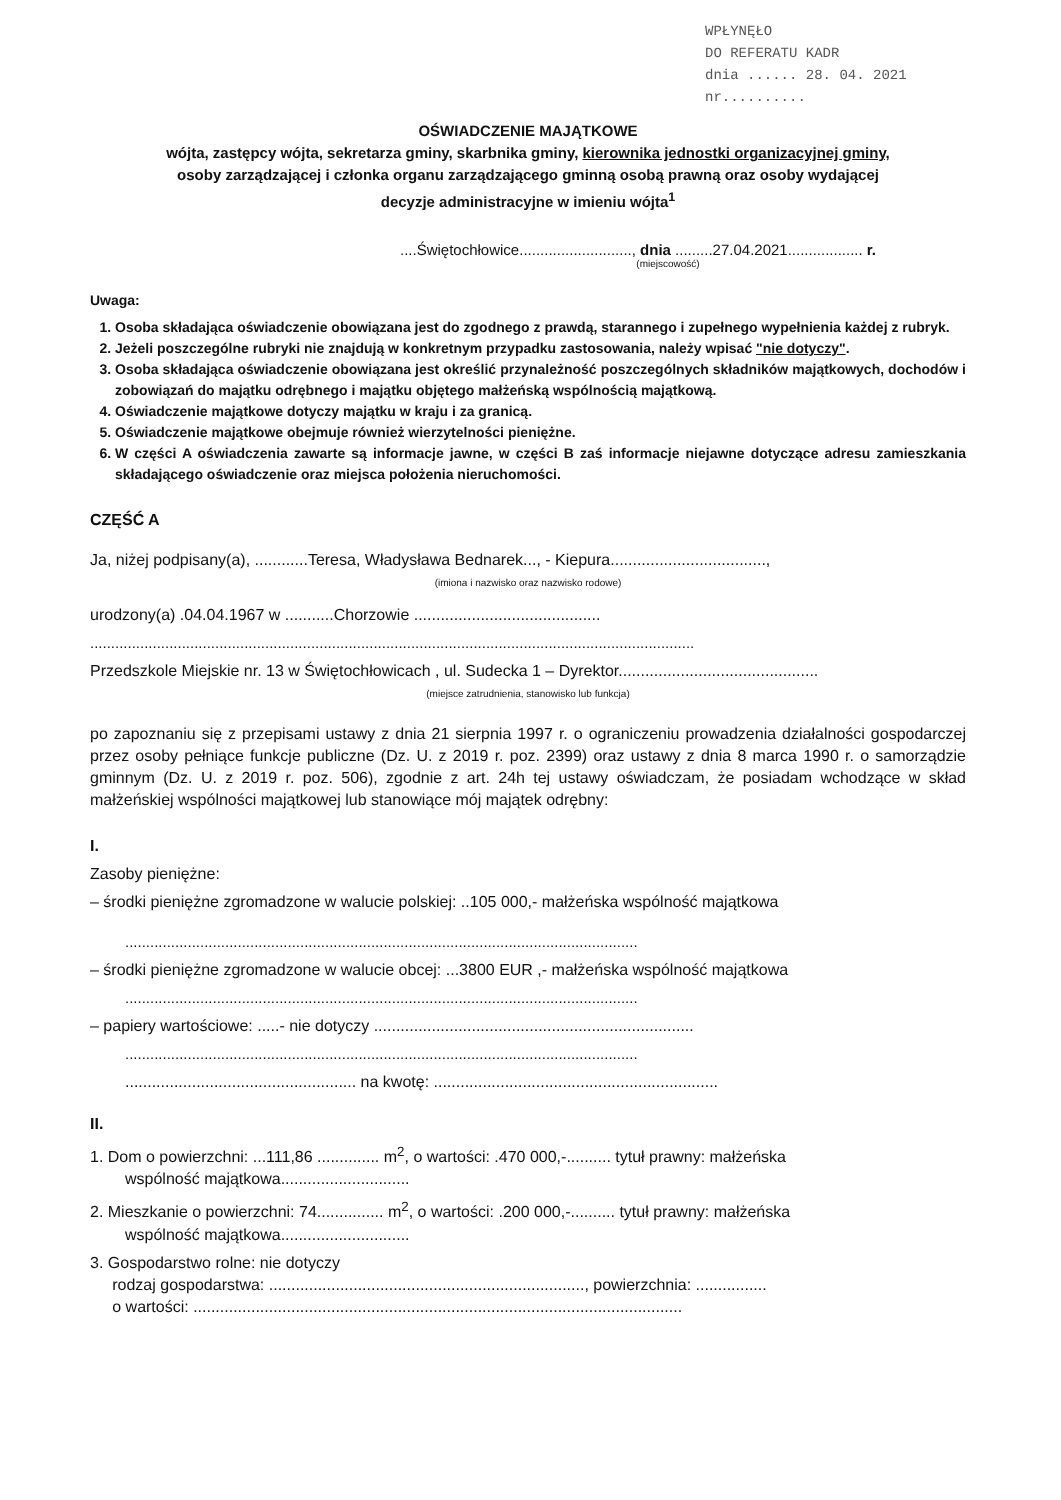WPŁYNĘŁO
DO REFERATU KADR
dnia ...... 28. 04. 2021
nr..........
OŚWIADCZENIE MAJĄTKOWE
wójta, zastępcy wójta, sekretarza gminy, skarbnika gminy, kierownika jednostki organizacyjnej gminy,
osoby zarządzającej i członka organu zarządzającego gminną osobą prawną oraz osoby wydającej
decyzje administracyjne w imieniu wójta<sup>1</sup>
....Świętochłowice..........................., dnia .........27.04.2021.................. r.
(miejscowość)
Uwaga:
1. Osoba składająca oświadczenie obowiązana jest do zgodnego z prawdą, starannego i zupełnego wypełnienia każdej z rubryk.
2. Jeżeli poszczególne rubryki nie znajdują w konkretnym przypadku zastosowania, należy wpisać "nie dotyczy".
3. Osoba składająca oświadczenie obowiązana jest określić przynależność poszczególnych składników majątkowych, dochodów i zobowiązań do majątku odrębnego i majątku objętego małżeńską wspólnością majątkową.
4. Oświadczenie majątkowe dotyczy majątku w kraju i za granicą.
5. Oświadczenie majątkowe obejmuje również wierzytelności pieniężne.
6. W części A oświadczenia zawarte są informacje jawne, w części B zaś informacje niejawne dotyczące adresu zamieszkania składającego oświadczenie oraz miejsca położenia nieruchomości.
CZĘŚĆ A
Ja, niżej podpisany(a), ............Teresa, Władysława Bednarek..., - Kiepura...................................,
(imiona i nazwisko oraz nazwisko rodowe)
urodzony(a) .04.04.1967 w ...........Chorzowie ..........................................
.................................................................................................................................................
Przedszkole Miejskie nr. 13 w Świętochłowicach , ul. Sudecka 1 – Dyrektor.............................................
(miejsce zatrudnienia, stanowisko lub funkcja)
po zapoznaniu się z przepisami ustawy z dnia 21 sierpnia 1997 r. o ograniczeniu prowadzenia działalności gospodarczej przez osoby pełniące funkcje publiczne (Dz. U. z 2019 r. poz. 2399) oraz ustawy z dnia 8 marca 1990 r. o samorządzie gminnym (Dz. U. z 2019 r. poz. 506), zgodnie z art. 24h tej ustawy oświadczam, że posiadam wchodzące w skład małżeńskiej wspólności majątkowej lub stanowiące mój majątek odrębny:
I.
Zasoby pieniężne:
– środki pieniężne zgromadzone w walucie polskiej: ..105 000,- małżeńska wspólność majątkowa
...........................................................................................................................
– środki pieniężne zgromadzone w walucie obcej: ...3800 EUR ,- małżeńska wspólność majątkowa
...........................................................................................................................
– papiery wartościowe: .....- nie dotyczy ........................................................................
...........................................................................................................................
.................................................... na kwotę: ................................................................
II.
1. Dom o powierzchni: ...111,86 .............. m<sup>2</sup>, o wartości: .470 000,-.......... tytuł prawny: małżeńska
wspólność majątkowa.............................
2. Mieszkanie o powierzchni: 74............... m<sup>2</sup>, o wartości: .200 000,-.......... tytuł prawny: małżeńska
wspólność majątkowa.............................
3. Gospodarstwo rolne: nie dotyczy
rodzaj gospodarstwa: ......................................................................., powierzchnia: ................
o wartości: ..............................................................................................................